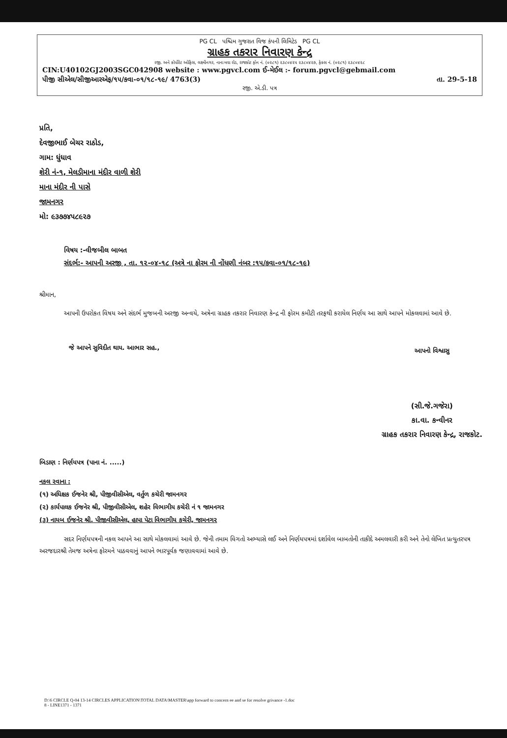PG CL પશ્ચિમ ગુજરાત વિજ કંપની લિમિટેડ PG CL
ગ્રાહક તકરાર નિવારણ કેન્દ્ર
રજી. અને કોર્પોરેટ ઓફિસ, લક્ષ્મીનગર, નાના મવા રોડ, રાજકોટ ફોન નં. (૦૨૮૧) ૨૩૮૦૪૨૫ ૨૩૮૦૪૨૭, ફેક્સ નં. (૦૨૮૧) ૨૩૮૦૪૨૮
CIN:U40102GJ2003SGC042908 website : www.pgvcl.com ઈ-મેઈલ :- forum.pgvcl@gebmail.com
પીજી સીએલ/સીજીઆરએફ/૧૫/કવા-૦૧/૧૮-૧૯/ 4763(3) તા. 29-5-18
રજી. એ.ડી. પત્ર
પ્રતિ,
દેવજીભાઈ બેચર રાઠોડ,
ગામ: ધુંધાવ
શેરી નં-૧, મેલડીમાના મંદીર વાળી શેરી
માના મંદીર ની પાસે
જામનગર
મો: ૯૩૭૭૪૫૮૯૨૭
વિષય :-વીજબીલ બાબત
સંદર્ભ:- આપની અરજી , તા. ૧૨-૦૪-૧૮ (અત્રે ના ફોરમ ની નોંધણી નંબર :૧૫/કવા-૦૧/૧૮-૧૯)
શ્રીમાન,
આપની ઉપરોકત વિષય અને સંદર્ભ મુજબની અરજી અન્વયે, અત્રેના ગ્રાહક તકરાર નિવારણ કેન્દ્ર ની ફોરમ કમીટી તરફથી કરાયેલ નિર્ણય આ સાથે આપને મોકલવામાં આવે છે.
જે આપને સુવિદીત થાય. આભાર સહ.,
આપનો વિશ્વાસુ
(સી.જે.ગજેરા)
કા.વા. કન્વીનર
ગ્રાહક તકરાર નિવારણ કેન્દ્ર, રાજકોટ.
બિડાણ : નિર્ણયપત્ર (પાના નં. .....)
નકલ રવાના :
(૧) અધિક્ષક ઈજનેર શ્રી, પીજીવીસીએલ, વર્તુળ કચેરી જામનગર
(૨) કાર્યપાલક ઈજનેર શ્રી, પીજીવીસીએલ, શહેર વિભાગીય કચેરી નં ૧ જામનગર
(૩) નાયબ ઈજનેર શ્રી. પીજીવીસીએલ, હાપા પેટા વિભાગીય કચેરી, જામનગર
સદર નિર્ણયપત્રની નકલ આપને આ સાથે મોકલવામાં આવે છે. જેની તમામ વિગતો અભ્યાસે લઈ અને નિર્ણયપત્રમાં દર્શાવેલ બાબતોની તાકીદે અમલવારી કરી અને તેનો લેખિત પ્રત્યુતરપત્ર અરજદારશ્રી તેમજ અત્રેના ફોરમને પાઠવવાનું આપને ભારપૂર્વક જણાવવામાં આવે છે.
D:\6 CIRCLE Q-04 13-14 CIRCLES APPLICATION\TOTAL DATA\MASTER\app forward to concern ee and se for resolve grivance -1.doc
8 - LINE1371 - 1371